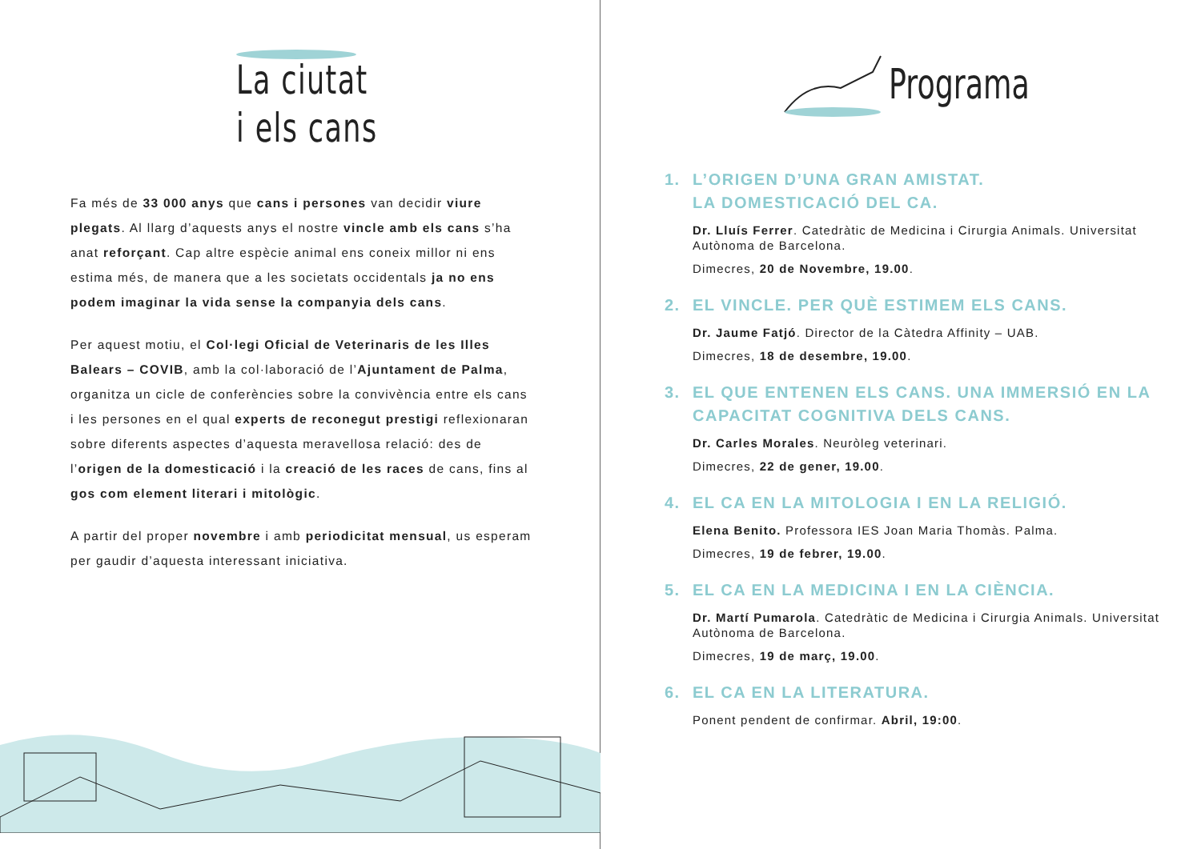La ciutat
i els cans
Fa més de 33 000 anys que cans i persones van decidir viure plegats. Al llarg d’aquests anys el nostre vincle amb els cans s’ha anat reforçant. Cap altre espècie animal ens coneix millor ni ens estima més, de manera que a les societats occidentals ja no ens podem imaginar la vida sense la companyia dels cans.
Per aquest motiu, el Col·legi Oficial de Veterinaris de les Illes Balears – COVIB, amb la col·laboració de l’Ajuntament de Palma, organitza un cicle de conferències sobre la convivència entre els cans i les persones en el qual experts de reconegut prestigi reflexionaran sobre diferents aspectes d’aquesta meravellosa relació: des de l’origen de la domesticació i la creació de les races de cans, fins al gos com element literari i mitològic.
A partir del proper novembre i amb periodicitat mensual, us esperam per gaudir d’aquesta interessant iniciativa.
Programa
1. L’ORIGEN D’UNA GRAN AMISTAT.
LA DOMESTICACIÓ DEL CA.
Dr. Lluís Ferrer. Catedràtic de Medicina i Cirurgia Animals. Universitat Autònoma de Barcelona.
Dimecres, 20 de Novembre, 19.00.
2. EL VINCLE. PER QUÈ ESTIMEM ELS CANS.
Dr. Jaume Fatjó. Director de la Càtedra Affinity – UAB.
Dimecres, 18 de desembre, 19.00.
3. EL QUE ENTENEN ELS CANS. UNA IMMERSIÓ EN LA CAPACITAT COGNITIVA DELS CANS.
Dr. Carles Morales. Neuròleg veterinari.
Dimecres, 22 de gener, 19.00.
4. EL CA EN LA MITOLOGIA I EN LA RELIGIÓ.
Elena Benito. Professora IES Joan Maria Thomàs. Palma.
Dimecres, 19 de febrer, 19.00.
5. EL CA EN LA MEDICINA I EN LA CIÈNCIA.
Dr. Martí Pumarola. Catedràtic de Medicina i Cirurgia Animals. Universitat Autònoma de Barcelona.
Dimecres, 19 de març, 19.00.
6. EL CA EN LA LITERATURA.
Ponent pendent de confirmar. Abril, 19:00.